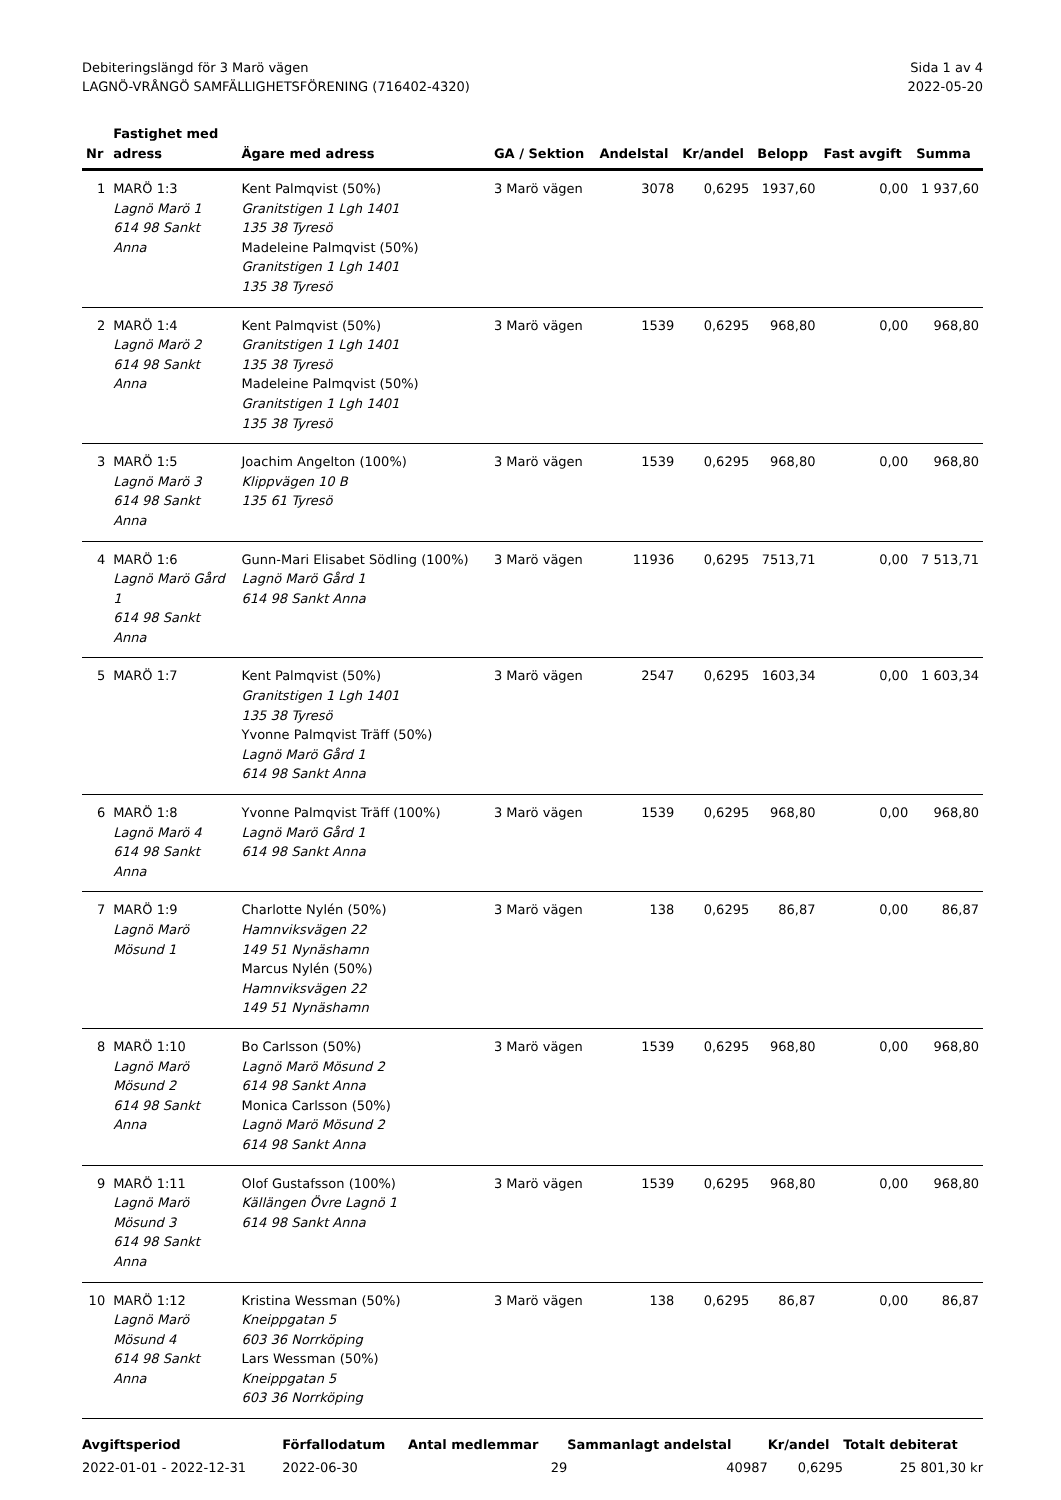Debiteringslängd för 3 Marö vägen
LAGNÖ-VRÅNGÖ SAMFÄLLIGHETSFÖRENING (716402-4320)
Sida 1 av 4
2022-05-20
| Nr | Fastighet med adress | Ägare med adress | GA / Sektion | Andelstal | Kr/andel | Belopp | Fast avgift | Summa |
| --- | --- | --- | --- | --- | --- | --- | --- | --- |
| 1 | MARÖ 1:3 Lagnö Marö 1 614 98 Sankt Anna | Kent Palmqvist (50%) Granitstigen 1 Lgh 1401 135 38 Tyresö Madeleine Palmqvist (50%) Granitstigen 1 Lgh 1401 135 38 Tyresö | 3 Marö vägen | 3078 | 0,6295 | 1937,60 | 0,00 | 1 937,60 |
| 2 | MARÖ 1:4 Lagnö Marö 2 614 98 Sankt Anna | Kent Palmqvist (50%) Granitstigen 1 Lgh 1401 135 38 Tyresö Madeleine Palmqvist (50%) Granitstigen 1 Lgh 1401 135 38 Tyresö | 3 Marö vägen | 1539 | 0,6295 | 968,80 | 0,00 | 968,80 |
| 3 | MARÖ 1:5 Lagnö Marö 3 614 98 Sankt Anna | Joachim Angelton (100%) Klippvägen 10 B 135 61 Tyresö | 3 Marö vägen | 1539 | 0,6295 | 968,80 | 0,00 | 968,80 |
| 4 | MARÖ 1:6 Lagnö Marö Gård 1 614 98 Sankt Anna | Gunn-Mari Elisabet Södling (100%) Lagnö Marö Gård 1 614 98 Sankt Anna | 3 Marö vägen | 11936 | 0,6295 | 7513,71 | 0,00 | 7 513,71 |
| 5 | MARÖ 1:7 | Kent Palmqvist (50%) Granitstigen 1 Lgh 1401 135 38 Tyresö Yvonne Palmqvist Träff (50%) Lagnö Marö Gård 1 614 98 Sankt Anna | 3 Marö vägen | 2547 | 0,6295 | 1603,34 | 0,00 | 1 603,34 |
| 6 | MARÖ 1:8 Lagnö Marö 4 614 98 Sankt Anna | Yvonne Palmqvist Träff (100%) Lagnö Marö Gård 1 614 98 Sankt Anna | 3 Marö vägen | 1539 | 0,6295 | 968,80 | 0,00 | 968,80 |
| 7 | MARÖ 1:9 Lagnö Marö Mösund 1 | Charlotte Nylén (50%) Hamnviksvägen 22 149 51 Nynäshamn Marcus Nylén (50%) Hamnviksvägen 22 149 51 Nynäshamn | 3 Marö vägen | 138 | 0,6295 | 86,87 | 0,00 | 86,87 |
| 8 | MARÖ 1:10 Lagnö Marö Mösund 2 614 98 Sankt Anna | Bo Carlsson (50%) Lagnö Marö Mösund 2 614 98 Sankt Anna Monica Carlsson (50%) Lagnö Marö Mösund 2 614 98 Sankt Anna | 3 Marö vägen | 1539 | 0,6295 | 968,80 | 0,00 | 968,80 |
| 9 | MARÖ 1:11 Lagnö Marö Mösund 3 614 98 Sankt Anna | Olof Gustafsson (100%) Källängen Övre Lagnö 1 614 98 Sankt Anna | 3 Marö vägen | 1539 | 0,6295 | 968,80 | 0,00 | 968,80 |
| 10 | MARÖ 1:12 Lagnö Marö Mösund 4 614 98 Sankt Anna | Kristina Wessman (50%) Kneippgatan 5 603 36 Norrköping Lars Wessman (50%) Kneippgatan 5 603 36 Norrköping | 3 Marö vägen | 138 | 0,6295 | 86,87 | 0,00 | 86,87 |
| Avgiftsperiod | Förfallodatum | Antal medlemmar | Sammanlagt andelstal | Kr/andel | Totalt debiterat |
| --- | --- | --- | --- | --- | --- |
| 2022-01-01 - 2022-12-31 | 2022-06-30 | 29 | 40987 | 0,6295 | 25 801,30 kr |